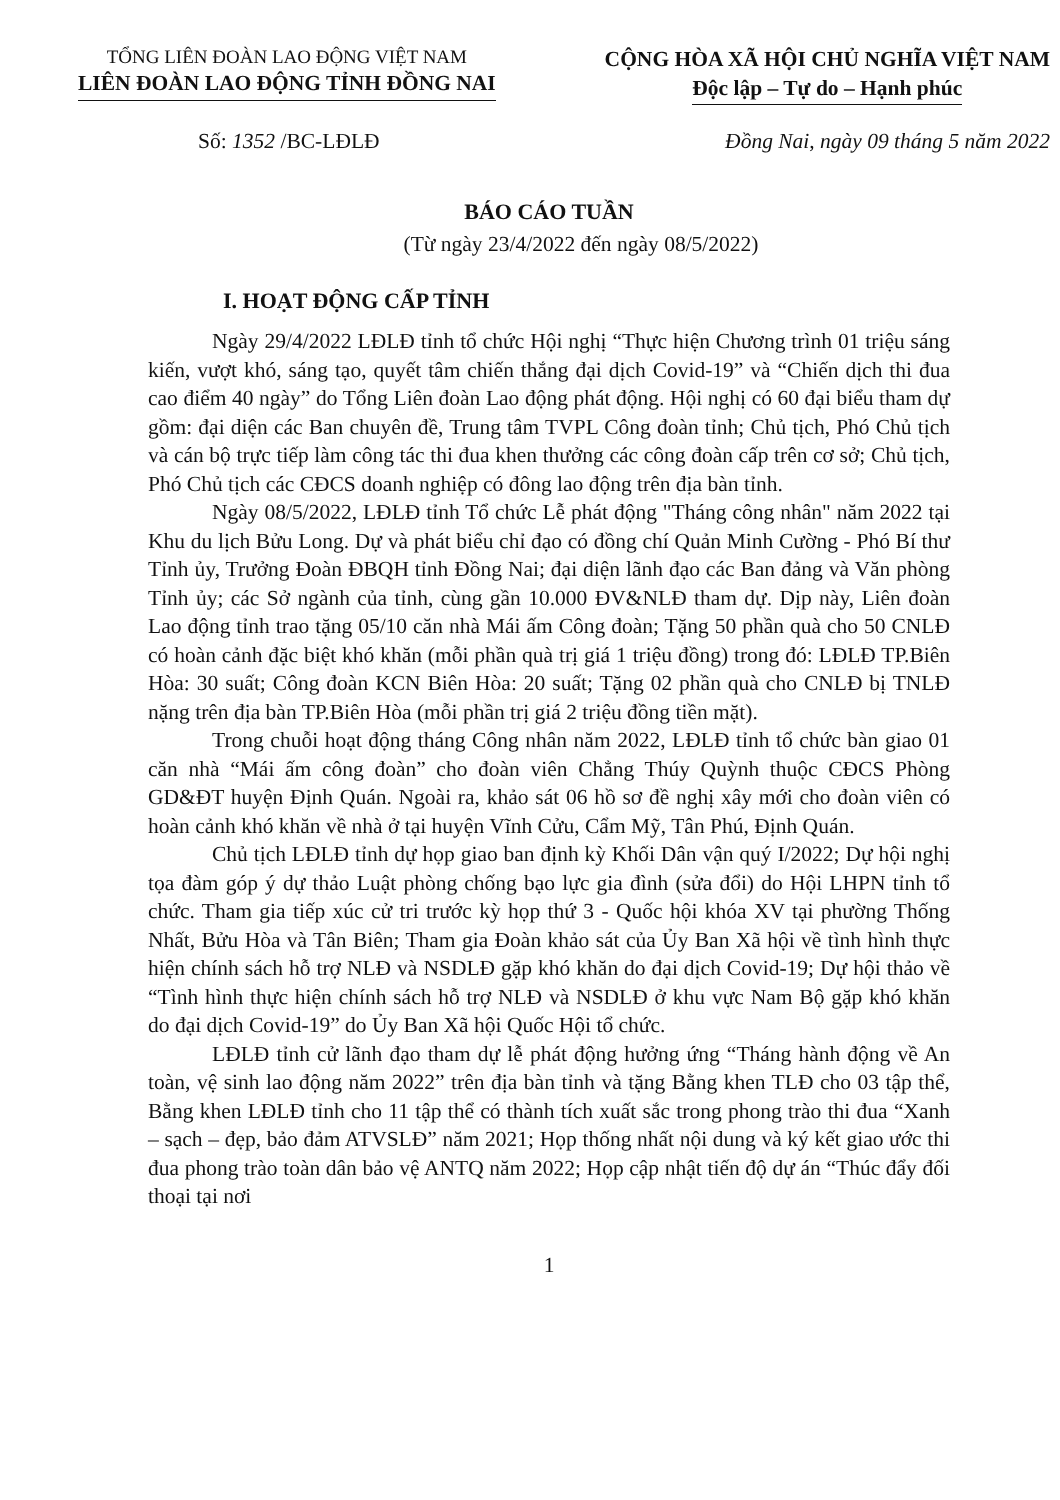TỔNG LIÊN ĐOÀN LAO ĐỘNG VIỆT NAM
LIÊN ĐOÀN LAO ĐỘNG TỈNH ĐỒNG NAI
CỘNG HÒA XÃ HỘI CHỦ NGHĨA VIỆT NAM
Độc lập – Tự do – Hạnh phúc
Số: 1352 /BC-LĐLĐ Đồng Nai, ngày 09 tháng 5 năm 2022
BÁO CÁO TUẦN
(Từ ngày 23/4/2022 đến ngày 08/5/2022)
I. HOẠT ĐỘNG CẤP TỈNH
Ngày 29/4/2022 LĐLĐ tỉnh tổ chức Hội nghị “Thực hiện Chương trình 01 triệu sáng kiến, vượt khó, sáng tạo, quyết tâm chiến thắng đại dịch Covid-19” và “Chiến dịch thi đua cao điểm 40 ngày” do Tổng Liên đoàn Lao động phát động. Hội nghị có 60 đại biểu tham dự gồm: đại diện các Ban chuyên đề, Trung tâm TVPL Công đoàn tỉnh; Chủ tịch, Phó Chủ tịch và cán bộ trực tiếp làm công tác thi đua khen thưởng các công đoàn cấp trên cơ sở; Chủ tịch, Phó Chủ tịch các CĐCS doanh nghiệp có đông lao động trên địa bàn tỉnh.
Ngày 08/5/2022, LĐLĐ tỉnh Tổ chức Lễ phát động "Tháng công nhân" năm 2022 tại Khu du lịch Bửu Long. Dự và phát biểu chỉ đạo có đồng chí Quản Minh Cường - Phó Bí thư Tỉnh ủy, Trưởng Đoàn ĐBQH tỉnh Đồng Nai; đại diện lãnh đạo các Ban đảng và Văn phòng Tỉnh ủy; các Sở ngành của tỉnh, cùng gần 10.000 ĐV&NLĐ tham dự. Dịp này, Liên đoàn Lao động tỉnh trao tặng 05/10 căn nhà Mái ấm Công đoàn; Tặng 50 phần quà cho 50 CNLĐ có hoàn cảnh đặc biệt khó khăn (mỗi phần quà trị giá 1 triệu đồng) trong đó: LĐLĐ TP.Biên Hòa: 30 suất; Công đoàn KCN Biên Hòa: 20 suất; Tặng 02 phần quà cho CNLĐ bị TNLĐ nặng trên địa bàn TP.Biên Hòa (mỗi phần trị giá 2 triệu đồng tiền mặt).
Trong chuỗi hoạt động tháng Công nhân năm 2022, LĐLĐ tỉnh tổ chức bàn giao 01 căn nhà “Mái ấm công đoàn” cho đoàn viên Chẳng Thúy Quỳnh thuộc CĐCS Phòng GD&ĐT huyện Định Quán. Ngoài ra, khảo sát 06 hồ sơ đề nghị xây mới cho đoàn viên có hoàn cảnh khó khăn về nhà ở tại huyện Vĩnh Cửu, Cẩm Mỹ, Tân Phú, Định Quán.
Chủ tịch LĐLĐ tỉnh dự họp giao ban định kỳ Khối Dân vận quý I/2022; Dự hội nghị tọa đàm góp ý dự thảo Luật phòng chống bạo lực gia đình (sửa đổi) do Hội LHPN tỉnh tổ chức. Tham gia tiếp xúc cử tri trước kỳ họp thứ 3 - Quốc hội khóa XV tại phường Thống Nhất, Bửu Hòa và Tân Biên; Tham gia Đoàn khảo sát của Ủy Ban Xã hội về tình hình thực hiện chính sách hỗ trợ NLĐ và NSDLĐ gặp khó khăn do đại dịch Covid-19; Dự hội thảo về “Tình hình thực hiện chính sách hỗ trợ NLĐ và NSDLĐ ở khu vực Nam Bộ gặp khó khăn do đại dịch Covid-19” do Ủy Ban Xã hội Quốc Hội tổ chức.
LĐLĐ tỉnh cử lãnh đạo tham dự lễ phát động hưởng ứng “Tháng hành động về An toàn, vệ sinh lao động năm 2022” trên địa bàn tỉnh và tặng Bằng khen TLĐ cho 03 tập thể, Bằng khen LĐLĐ tỉnh cho 11 tập thể có thành tích xuất sắc trong phong trào thi đua “Xanh – sạch – đẹp, bảo đảm ATVSLĐ” năm 2021; Họp thống nhất nội dung và ký kết giao ước thi đua phong trào toàn dân bảo vệ ANTQ năm 2022; Họp cập nhật tiến độ dự án “Thúc đẩy đối thoại tại nơi
1